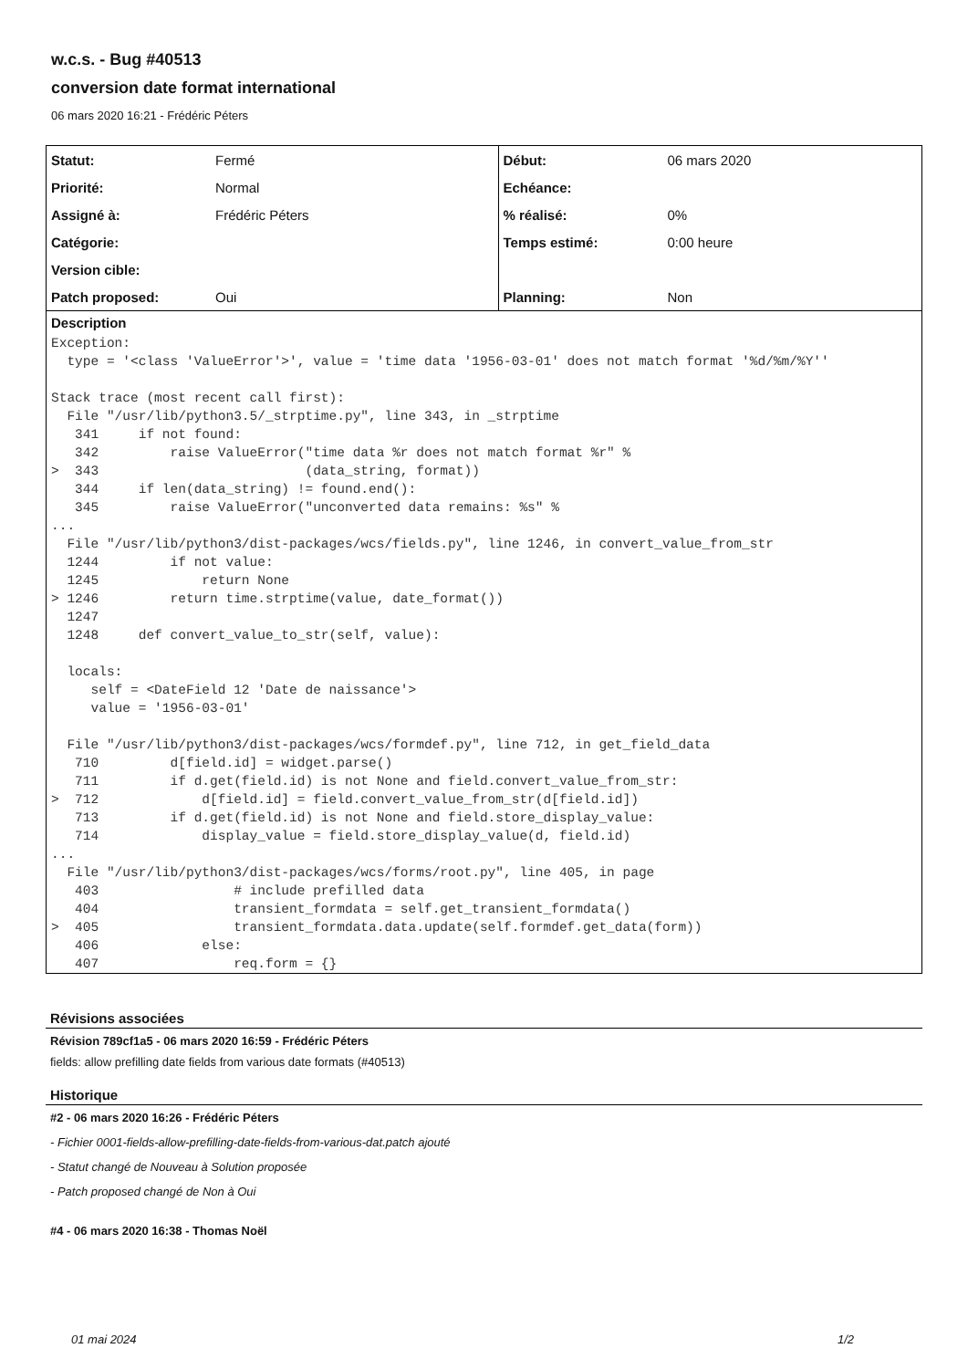w.c.s. - Bug #40513
conversion date format international
06 mars 2020 16:21 - Frédéric Péters
| Statut: | Fermé | Début: | 06 mars 2020 |
| Priorité: | Normal | Echéance: | |
| Assigné à: | Frédéric Péters | % réalisé: | 0% |
| Catégorie: | | Temps estimé: | 0:00 heure |
| Version cible: | | | |
| Patch proposed: | Oui | Planning: | Non |
Description
Exception:
  type = '<class 'ValueError'>', value = 'time data '1956-03-01' does not match format '%d/%m/%Y''

Stack trace (most recent call first):
  File "/usr/lib/python3.5/_strptime.py", line 343, in _strptime
   341     if not found:
   342         raise ValueError("time data %r does not match format %r" %
>  343                          (data_string, format))
   344     if len(data_string) != found.end():
   345         raise ValueError("unconverted data remains: %s" %
...
  File "/usr/lib/python3/dist-packages/wcs/fields.py", line 1246, in convert_value_from_str
  1244         if not value:
  1245             return None
> 1246         return time.strptime(value, date_format())
  1247
  1248     def convert_value_to_str(self, value):

  locals:
     self = <DateField 12 'Date de naissance'>
     value = '1956-03-01'

  File "/usr/lib/python3/dist-packages/wcs/formdef.py", line 712, in get_field_data
   710         d[field.id] = widget.parse()
   711         if d.get(field.id) is not None and field.convert_value_from_str:
>  712             d[field.id] = field.convert_value_from_str(d[field.id])
   713         if d.get(field.id) is not None and field.store_display_value:
   714             display_value = field.store_display_value(d, field.id)
...
  File "/usr/lib/python3/dist-packages/wcs/forms/root.py", line 405, in page
   403                 # include prefilled data
   404                 transient_formdata = self.get_transient_formdata()
>  405                 transient_formdata.data.update(self.formdef.get_data(form))
   406             else:
   407                 req.form = {}
Révisions associées
Révision 789cf1a5 - 06 mars 2020 16:59 - Frédéric Péters
fields: allow prefilling date fields from various date formats (#40513)
Historique
#2 - 06 mars 2020 16:26 - Frédéric Péters
- Fichier 0001-fields-allow-prefilling-date-fields-from-various-dat.patch ajouté
- Statut changé de Nouveau à Solution proposée
- Patch proposed changé de Non à Oui
#4 - 06 mars 2020 16:38 - Thomas Noël
01 mai 2024 1/2